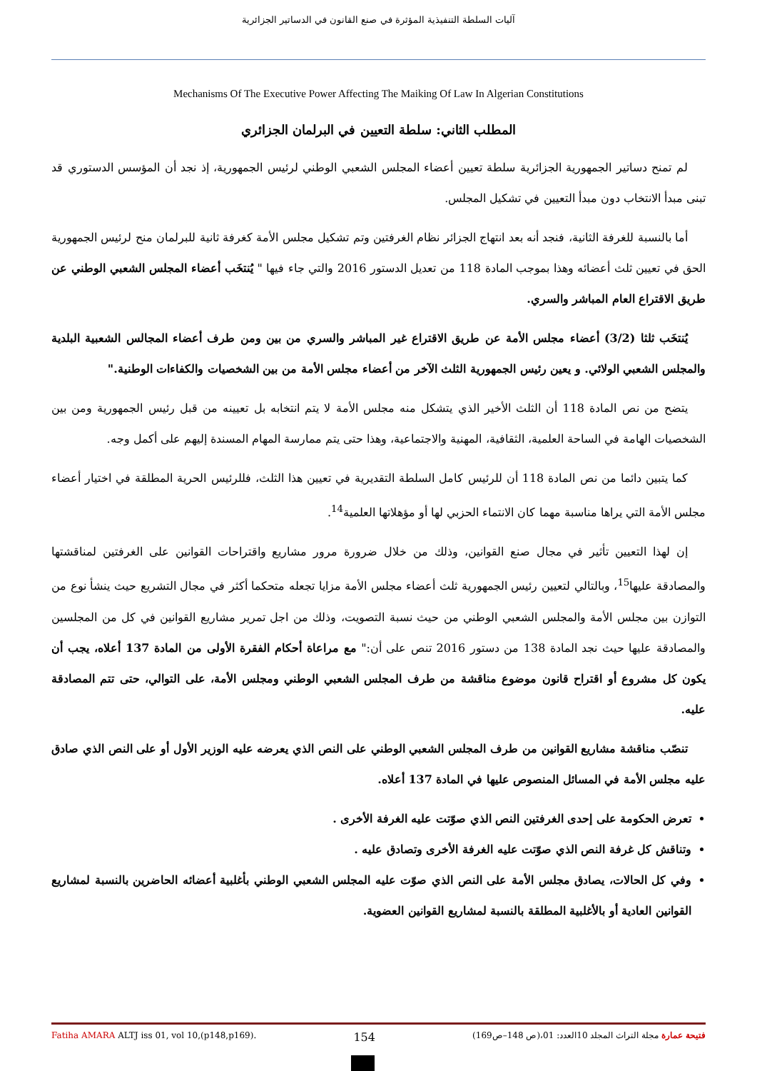آليات السلطة التنفيذية المؤثرة في صنع القانون في الدساتير الجزائرية
Mechanisms Of The Executive Power Affecting The Maiking Of Law In Algerian Constitutions
المطلب الثاني: سلطة التعيين في البرلمان الجزائري
لم تمنح دساتير الجمهورية الجزائرية سلطة تعيين أعضاء المجلس الشعبي الوطني لرئيس الجمهورية، إذ نجد أن المؤسس الدستوري قد تبنى مبدأ الانتخاب دون مبدأ التعيين في تشكيل المجلس.
أما بالنسبة للغرفة الثانية، فنجد أنه بعد انتهاج الجزائر نظام الغرفتين وتم تشكيل مجلس الأمة كغرفة ثانية للبرلمان منح لرئيس الجمهورية الحق في تعيين ثلث أعضائه وهذا بموجب المادة 118 من تعديل الدستور 2016 والتي جاء فيها " يُنتخَب أعضاء المجلس الشعبي الوطني عن طريق الاقتراع العام المباشر والسري.
يُنتخَب ثلثا (3/2) أعضاء مجلس الأمة عن طريق الاقتراع غير المباشر والسري من بين ومن طرف أعضاء المجالس الشعبية البلدية والمجلس الشعبي الولائي. و يعين رئيس الجمهورية الثلث الآخر من أعضاء مجلس الأمة من بين الشخصيات والكفاءات الوطنية."
يتضح من نص المادة 118 أن الثلث الأخير الذي يتشكل منه مجلس الأمة لا يتم انتخابه بل تعيينه من قبل رئيس الجمهورية ومن بين الشخصيات الهامة في الساحة العلمية، الثقافية، المهنية والاجتماعية، وهذا حتى يتم ممارسة المهام المسندة إليهم على أكمل وجه.
كما يتبين دائما من نص المادة 118 أن للرئيس كامل السلطة التقديرية في تعيين هذا الثلث، فللرئيس الحرية المطلقة في اختيار أعضاء مجلس الأمة التي يراها مناسبة مهما كان الانتماء الحزبي لها أو مؤهلاتها العلمية<sup>14</sup>.
إن لهذا التعيين تأثير في مجال صنع القوانين، وذلك من خلال ضرورة مرور مشاريع واقتراحات القوانين على الغرفتين لمناقشتها والمصادقة عليها<sup>15</sup>، وبالتالي لتعيين رئيس الجمهورية ثلث أعضاء مجلس الأمة مزايا تجعله متحكما أكثر في مجال التشريع حيث ينشأ نوع من التوازن بين مجلس الأمة والمجلس الشعبي الوطني من حيث نسبة التصويت، وذلك من اجل تمرير مشاريع القوانين في كل من المجلسين والمصادقة عليها حيث نجد المادة 138 من دستور 2016 تنص على أن:" مع مراعاة أحكام الفقرة الأولى من المادة 137 أعلاه، يجب أن يكون كل مشروع أو اقتراح قانون موضوع مناقشة من طرف المجلس الشعبي الوطني ومجلس الأمة، على التوالي، حتى تتم المصادقة عليه.
تنصّب مناقشة مشاريع القوانين من طرف المجلس الشعبي الوطني على النص الذي يعرضه عليه الوزير الأول أو على النص الذي صادق عليه مجلس الأمة في المسائل المنصوص عليها في المادة 137 أعلاه.
تعرض الحكومة على إحدى الغرفتين النص الذي صوّتت عليه الغرفة الأخرى .
وتناقش كل غرفة النص الذي صوّتت عليه الغرفة الأخرى وتصادق عليه .
وفي كل الحالات، يصادق مجلس الأمة على النص الذي صوّت عليه المجلس الشعبي الوطني بأغلبية أعضائه الحاضرين بالنسبة لمشاريع القوانين العادية أو بالأغلبية المطلقة بالنسبة لمشاريع القوانين العضوية.
Fatiha AMARA ALTJ iss 01, vol 10,(p148,p169). 154 فتيحة عمارة مجلة التراث المجلد 10العدد: 01،(ص 148–ص169)